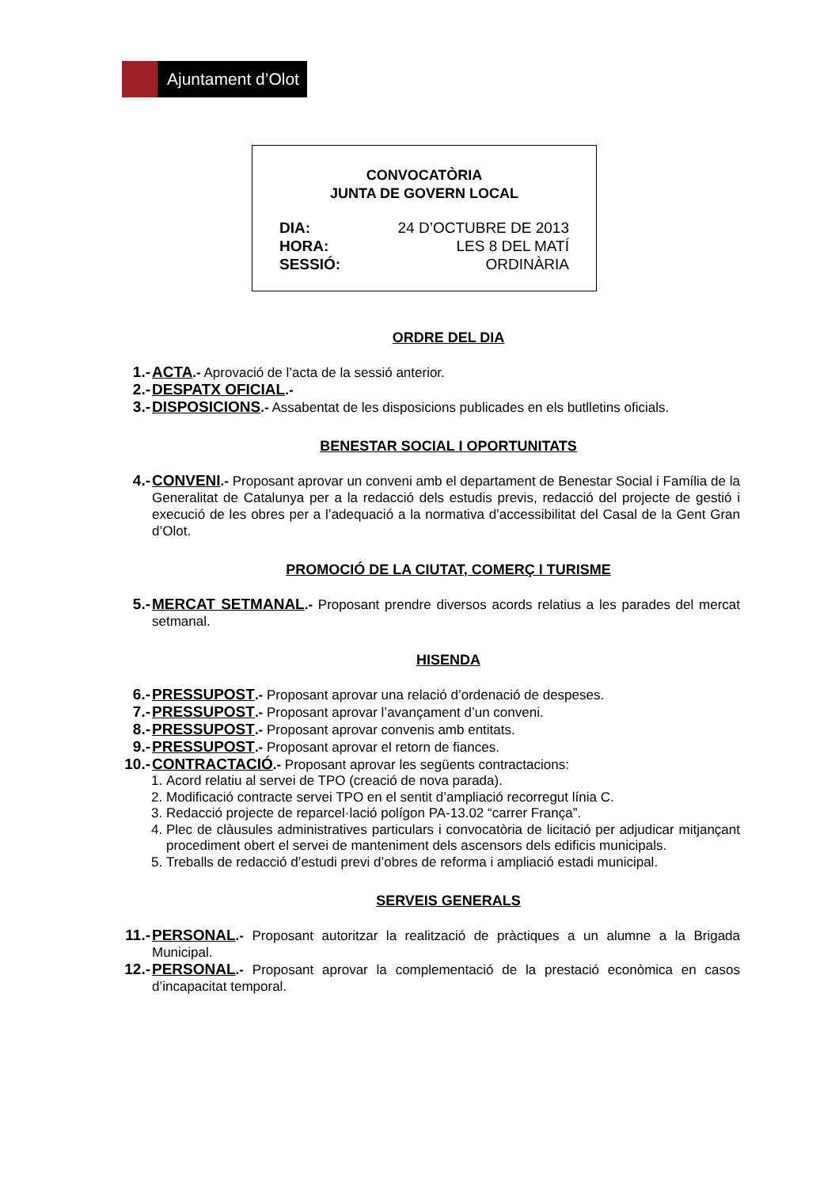Ajuntament d’Olot
CONVOCATÒRIA
JUNTA DE GOVERN LOCAL
| DIA: | 24 D’OCTUBRE DE 2013 |
| HORA: | LES 8 DEL MATÍ |
| SESSIÓ: | ORDINÀRIA |
ORDRE DEL DIA
1.- ACTA.- Aprovació de l’acta de la sessió anterior.
2.- DESPATX OFICIAL.-
3.- DISPOSICIONS.- Assabentat de les disposicions publicades en els butlletins oficials.
BENESTAR SOCIAL I OPORTUNITATS
4.- CONVENI.- Proposant aprovar un conveni amb el departament de Benestar Social i Família de la Generalitat de Catalunya per a la redacció dels estudis previs, redacció del projecte de gestió i execució de les obres per a l’adequació a la normativa d’accessibilitat del Casal de la Gent Gran d’Olot.
PROMOCIÓ DE LA CIUTAT, COMERÇ I TURISME
5.- MERCAT SETMANAL.- Proposant prendre diversos acords relatius a les parades del mercat setmanal.
HISENDA
6.- PRESSUPOST.- Proposant aprovar una relació d’ordenació de despeses.
7.- PRESSUPOST.- Proposant aprovar l’avançament d’un conveni.
8.- PRESSUPOST.- Proposant aprovar convenis amb entitats.
9.- PRESSUPOST.- Proposant aprovar el retorn de fiances.
10.-
CONTRACTACIÓ.- Proposant aprovar les següents contractacions:
1. Acord relatiu al servei de TPO (creació de nova parada).
2. Modificació contracte servei TPO en el sentit d’ampliació recorregut línia C.
3. Redacció projecte de reparcel·lació polígon PA-13.02 “carrer França”.
4. Plec de clàusules administratives particulars i convocatòria de licitació per adjudicar mitjançant procediment obert el servei de manteniment dels ascensors dels edificis municipals.
5. Treballs de redacció d’estudi previ d’obres de reforma i ampliació estadi municipal.
SERVEIS GENERALS
11.-
PERSONAL.- Proposant autoritzar la realització de pràctiques a un alumne a la Brigada Municipal.
12.-
PERSONAL.- Proposant aprovar la complementació de la prestació econòmica en casos d’incapacitat temporal.